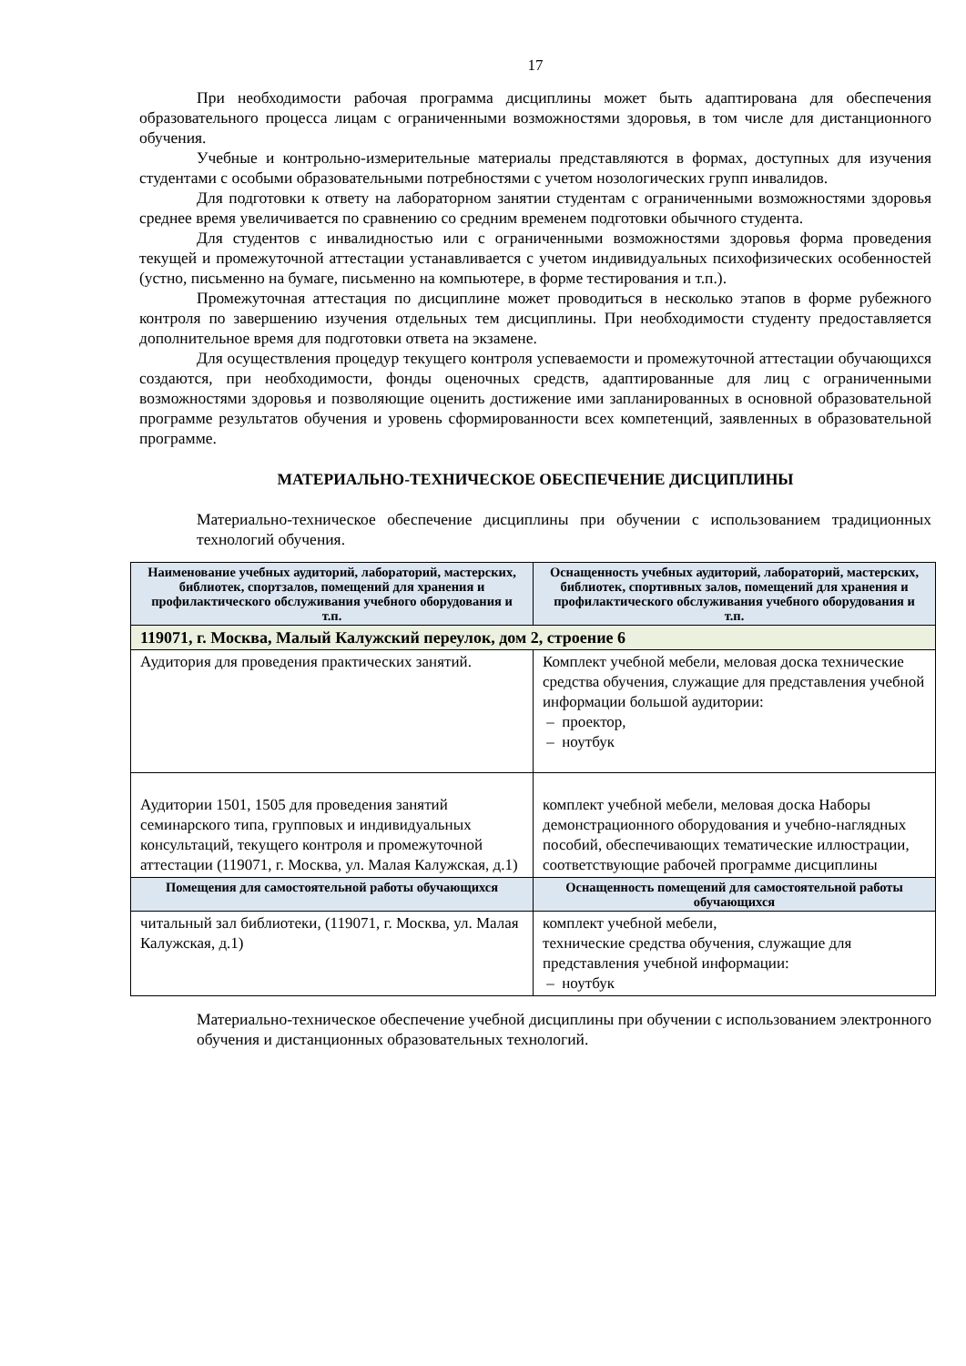17
При необходимости рабочая программа дисциплины может быть адаптирована для обеспечения образовательного процесса лицам с ограниченными возможностями здоровья, в том числе для дистанционного обучения.
Учебные и контрольно-измерительные материалы представляются в формах, доступных для изучения студентами с особыми образовательными потребностями с учетом нозологических групп инвалидов.
Для подготовки к ответу на лабораторном занятии студентам с ограниченными возможностями здоровья среднее время увеличивается по сравнению со средним временем подготовки обычного студента.
Для студентов с инвалидностью или с ограниченными возможностями здоровья форма проведения текущей и промежуточной аттестации устанавливается с учетом индивидуальных психофизических особенностей (устно, письменно на бумаге, письменно на компьютере, в форме тестирования и т.п.).
Промежуточная аттестация по дисциплине может проводиться в несколько этапов в форме рубежного контроля по завершению изучения отдельных тем дисциплины. При необходимости студенту предоставляется дополнительное время для подготовки ответа на экзамене.
Для осуществления процедур текущего контроля успеваемости и промежуточной аттестации обучающихся создаются, при необходимости, фонды оценочных средств, адаптированные для лиц с ограниченными возможностями здоровья и позволяющие оценить достижение ими запланированных в основной образовательной программе результатов обучения и уровень сформированности всех компетенций, заявленных в образовательной программе.
МАТЕРИАЛЬНО-ТЕХНИЧЕСКОЕ ОБЕСПЕЧЕНИЕ ДИСЦИПЛИНЫ
Материально-техническое обеспечение дисциплины при обучении с использованием традиционных технологий обучения.
| Наименование учебных аудиторий, лабораторий, мастерских, библиотек, спортзалов, помещений для хранения и профилактического обслуживания учебного оборудования и т.п. | Оснащенность учебных аудиторий, лабораторий, мастерских, библиотек, спортивных залов, помещений для хранения и профилактического обслуживания учебного оборудования и т.п. |
| --- | --- |
| 119071, г. Москва, Малый Калужский переулок, дом 2, строение 6 | |
| Аудитория для проведения практических занятий. | Комплект учебной мебели, меловая доска технические средства обучения, служащие для представления учебной информации большой аудитории: – проектор, – ноутбук |
| Аудитории 1501, 1505 для проведения занятий семинарского типа, групповых и индивидуальных консультаций, текущего контроля и промежуточной аттестации (119071, г. Москва, ул. Малая Калужская, д.1) | комплект учебной мебели, меловая доска Наборы демонстрационного оборудования и учебно-наглядных пособий, обеспечивающих тематические иллюстрации, соответствующие рабочей программе дисциплины |
| Помещения для самостоятельной работы обучающихся | Оснащенность помещений для самостоятельной работы обучающихся |
| читальный зал библиотеки, (119071, г. Москва, ул. Малая Калужская, д.1) | комплект учебной мебели, технические средства обучения, служащие для представления учебной информации: – ноутбук |
Материально-техническое обеспечение учебной дисциплины при обучении с использованием электронного обучения и дистанционных образовательных технологий.